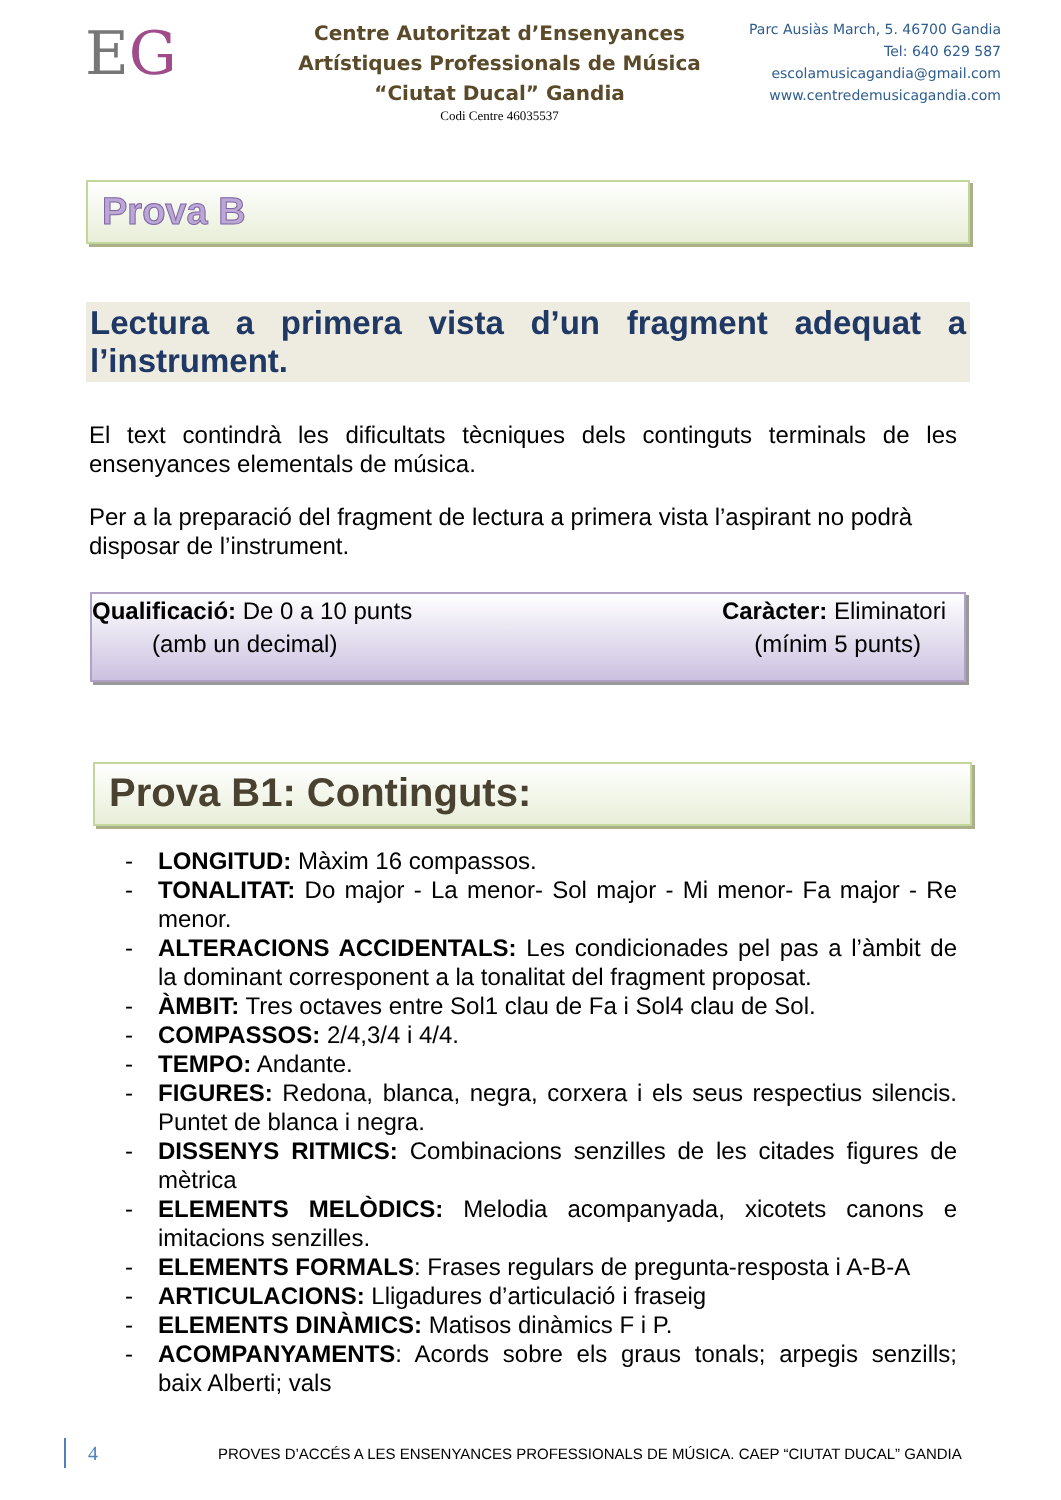EG
Centre Autoritzat d’Ensenyances
Artístiques Professionals de Música
“Ciutat Ducal” Gandia
Codi Centre 46035537
Parc Ausiàs March, 5. 46700 Gandia
Tel: 640 629 587
escolamusicagandia@gmail.com
www.centredemusicagandia.com
Prova B
Lectura a primera vista d’un fragment adequat a l’instrument.
El text contindrà les dificultats tècniques dels continguts terminals de les ensenyances elementals de música.
Per a la preparació del fragment de lectura a primera vista l’aspirant no podrà disposar de l’instrument.
Qualificació: De 0 a 10 punts
(amb un decimal)
Caràcter: Eliminatori
(mínim 5 punts)
Prova B1: Continguts:
- LONGITUD: Màxim 16 compassos.
- TONALITAT: Do major - La menor- Sol major - Mi menor- Fa major - Re menor.
- ALTERACIONS ACCIDENTALS: Les condicionades pel pas a l’àmbit de la dominant corresponent a la tonalitat del fragment proposat.
- ÀMBIT: Tres octaves entre Sol1 clau de Fa i Sol4 clau de Sol.
- COMPASSOS: 2/4,3/4 i 4/4.
- TEMPO: Andante.
- FIGURES: Redona, blanca, negra, corxera i els seus respectius silencis. Puntet de blanca i negra.
- DISSENYS RITMICS: Combinacions senzilles de les citades figures de mètrica
- ELEMENTS MELÒDICS: Melodia acompanyada, xicotets canons e imitacions senzilles.
- ELEMENTS FORMALS: Frases regulars de pregunta-resposta i A-B-A
- ARTICULACIONS: Lligadures d’articulació i fraseig
- ELEMENTS DINÀMICS: Matisos dinàmics F i P.
- ACOMPANYAMENTS: Acords sobre els graus tonals; arpegis senzills; baix Alberti; vals
4 PROVES D’ACCÉS A LES ENSENYANCES PROFESSIONALS DE MÚSICA. CAEP “CIUTAT DUCAL” GANDIA